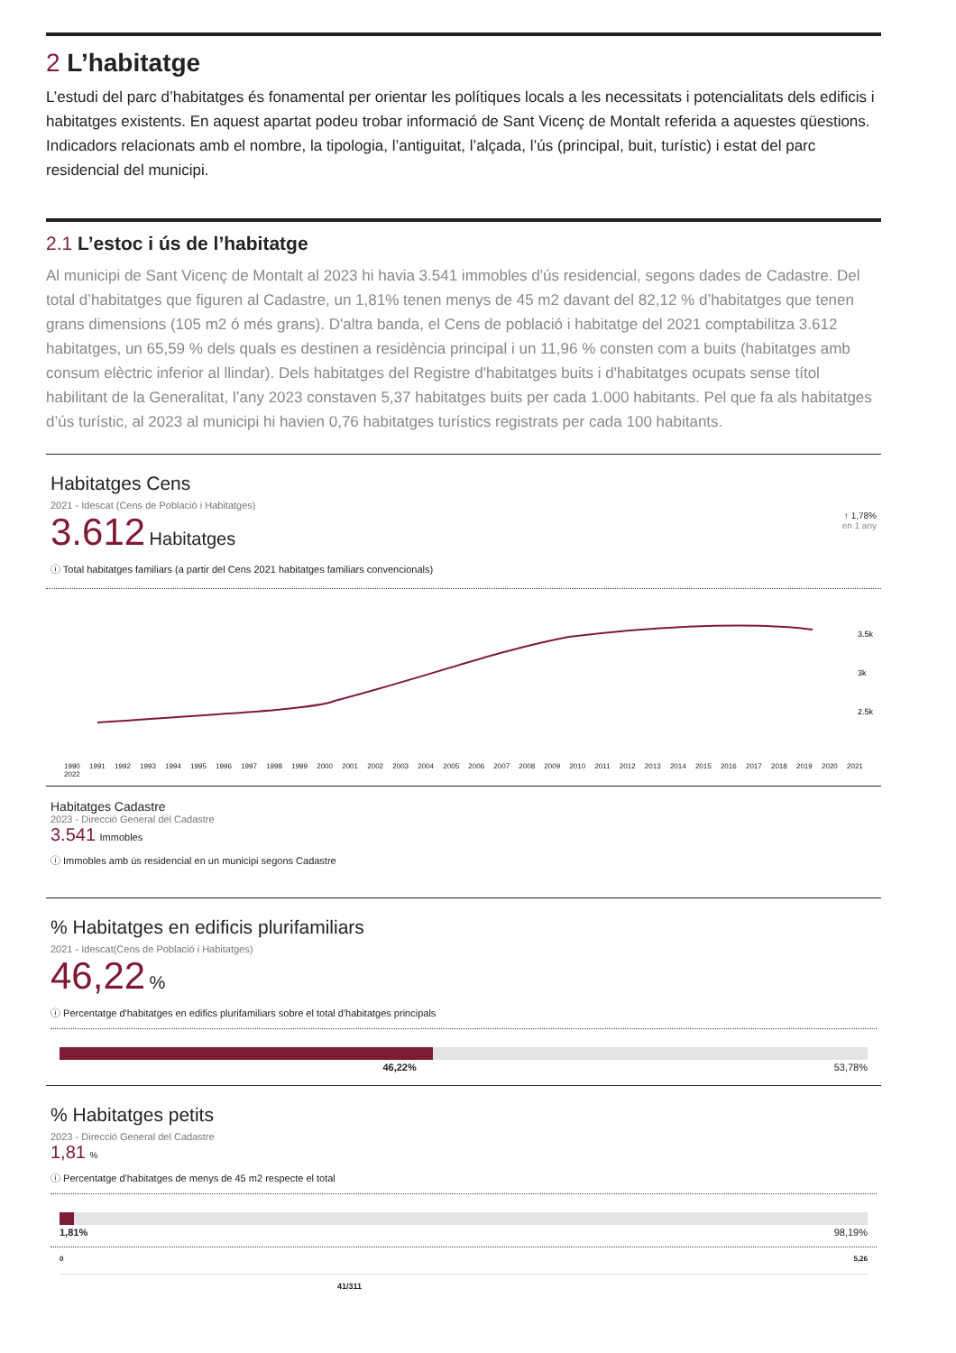2 L’habitatge
L’estudi del parc d’habitatges és fonamental per orientar les polítiques locals a les necessitats i potencialitats dels edificis i habitatges existents. En aquest apartat podeu trobar informació de Sant Vicenç de Montalt referida a aquestes qüestions. Indicadors relacionats amb el nombre, la tipologia, l’antiguitat, l’alçada, l’ús (principal, buit, turístic) i estat del parc residencial del municipi.
2.1 L’estoc i ús de l’habitatge
Al municipi de Sant Vicenç de Montalt al 2023 hi havia 3.541 immobles d'ús residencial, segons dades de Cadastre. Del total d’habitatges que figuren al Cadastre, un 1,81% tenen menys de 45 m2 davant del 82,12 % d’habitatges que tenen grans dimensions (105 m2 ó més grans). D'altra banda, el Cens de població i habitatge del 2021 comptabilitza 3.612 habitatges, un 65,59 % dels quals es destinen a residència principal i un 11,96 % consten com a buits (habitatges amb consum elèctric inferior al llindar). Dels habitatges del Registre d'habitatges buits i d'habitatges ocupats sense títol habilitant de la Generalitat, l’any 2023 constaven 5,37 habitatges buits per cada 1.000 habitants. Pel que fa als habitatges d’ús turístic, al 2023 al municipi hi havien 0,76 habitatges turístics registrats per cada 100 habitants.
Habitatges Cens
2021 - Idescat (Cens de Població i Habitatges)
3.612 Habitatges
↑ 1,78%
en 1 any
ⓘ Total habitatges familiars (a partir del Cens 2021 habitatges familiars convencionals)
3.5k
3k
2.5k
1990 1991 1992 1993 1994 1995 1996 1997 1998 1999 2000 2001 2002 2003 2004 2005 2006 2007 2008 2009 2010 2011 2012 2013 2014 2015 2016 2017 2018 2019 2020 2021 2022
Habitatges Cadastre
2023 - Direcció General del Cadastre
3.541 Immobles
ⓘ Immobles amb ús residencial en un municipi segons Cadastre
% Habitatges en edificis plurifamiliars
2021 - Idescat(Cens de Població i Habitatges)
46,22 %
ⓘ Percentatge d'habitatges en edifics plurifamiliars sobre el total d'habitatges principals
46,22% 53,78%
% Habitatges petits
2023 - Direcció General del Cadastre
1,81 %
ⓘ Percentatge d'habitatges de menys de 45 m2 respecte el total
1,81% 98,19%
0 5,26
41/311